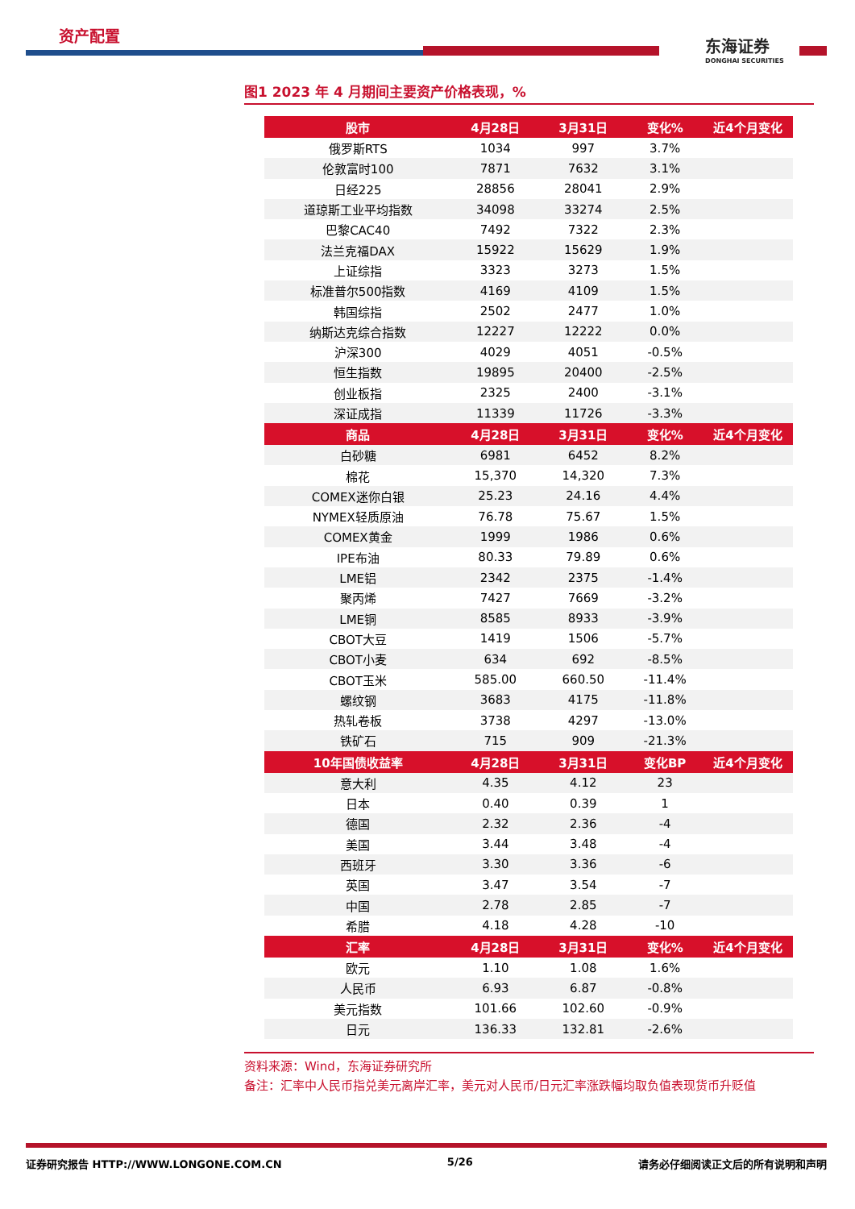资产配置
东海证券
DONGHAI SECURITIES
图1 2023 年 4 月期间主要资产价格表现，%
| 股市 | 4月28日 | 3月31日 | 变化% | 近4个月变化 |
| --- | --- | --- | --- | --- |
| 俄罗斯RTS | 1034 | 997 | 3.7% | |
| 伦敦富时100 | 7871 | 7632 | 3.1% | |
| 日经225 | 28856 | 28041 | 2.9% | |
| 道琼斯工业平均指数 | 34098 | 33274 | 2.5% | |
| 巴黎CAC40 | 7492 | 7322 | 2.3% | |
| 法兰克福DAX | 15922 | 15629 | 1.9% | |
| 上证综指 | 3323 | 3273 | 1.5% | |
| 标准普尔500指数 | 4169 | 4109 | 1.5% | |
| 韩国综指 | 2502 | 2477 | 1.0% | |
| 纳斯达克综合指数 | 12227 | 12222 | 0.0% | |
| 沪深300 | 4029 | 4051 | -0.5% | |
| 恒生指数 | 19895 | 20400 | -2.5% | |
| 创业板指 | 2325 | 2400 | -3.1% | |
| 深证成指 | 11339 | 11726 | -3.3% | |
| 商品 | 4月28日 | 3月31日 | 变化% | 近4个月变化 |
| 白砂糖 | 6981 | 6452 | 8.2% | |
| 棉花 | 15,370 | 14,320 | 7.3% | |
| COMEX迷你白银 | 25.23 | 24.16 | 4.4% | |
| NYMEX轻质原油 | 76.78 | 75.67 | 1.5% | |
| COMEX黄金 | 1999 | 1986 | 0.6% | |
| IPE布油 | 80.33 | 79.89 | 0.6% | |
| LME铝 | 2342 | 2375 | -1.4% | |
| 聚丙烯 | 7427 | 7669 | -3.2% | |
| LME铜 | 8585 | 8933 | -3.9% | |
| CBOT大豆 | 1419 | 1506 | -5.7% | |
| CBOT小麦 | 634 | 692 | -8.5% | |
| CBOT玉米 | 585.00 | 660.50 | -11.4% | |
| 螺纹钢 | 3683 | 4175 | -11.8% | |
| 热轧卷板 | 3738 | 4297 | -13.0% | |
| 铁矿石 | 715 | 909 | -21.3% | |
| 10年国债收益率 | 4月28日 | 3月31日 | 变化BP | 近4个月变化 |
| 意大利 | 4.35 | 4.12 | 23 | |
| 日本 | 0.40 | 0.39 | 1 | |
| 德国 | 2.32 | 2.36 | -4 | |
| 美国 | 3.44 | 3.48 | -4 | |
| 西班牙 | 3.30 | 3.36 | -6 | |
| 英国 | 3.47 | 3.54 | -7 | |
| 中国 | 2.78 | 2.85 | -7 | |
| 希腊 | 4.18 | 4.28 | -10 | |
| 汇率 | 4月28日 | 3月31日 | 变化% | 近4个月变化 |
| 欧元 | 1.10 | 1.08 | 1.6% | |
| 人民币 | 6.93 | 6.87 | -0.8% | |
| 美元指数 | 101.66 | 102.60 | -0.9% | |
| 日元 | 136.33 | 132.81 | -2.6% | |
资料来源：Wind，东海证券研究所
备注：汇率中人民币指兑美元离岸汇率，美元对人民币/日元汇率涨跌幅均取负值表现货币升贬值
证券研究报告 HTTP://WWW.LONGONE.COM.CN 5/26 请务必仔细阅读正文后的所有说明和声明